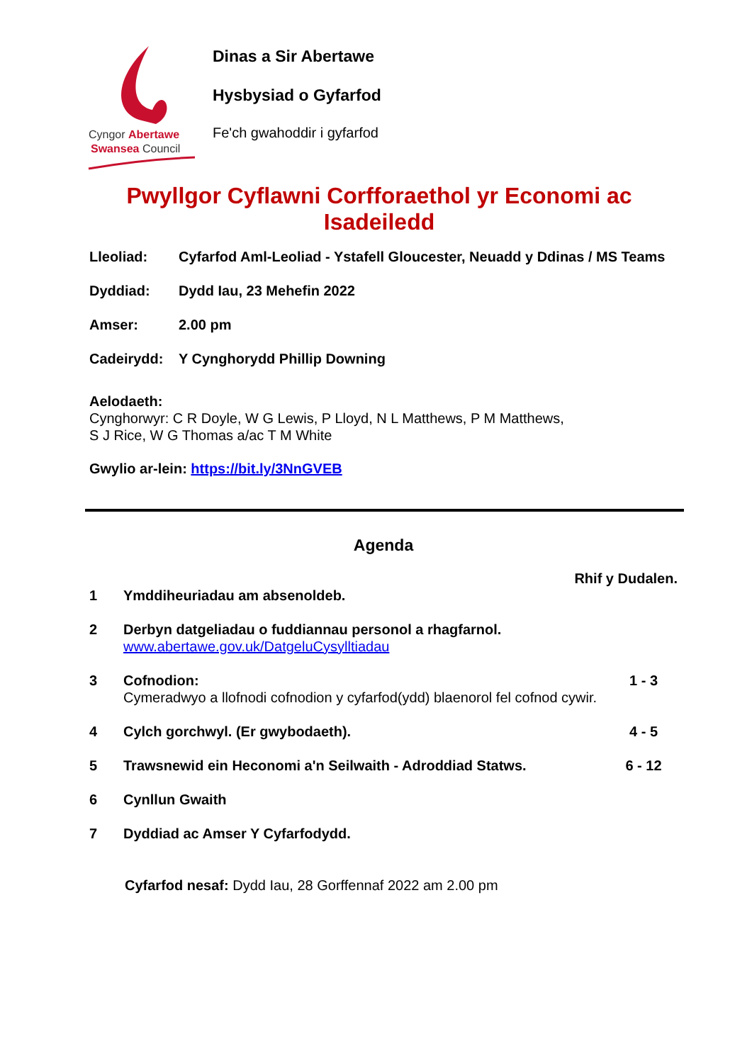Cyngor Abertawe
Swansea Council
Dinas a Sir Abertawe
Hysbysiad o Gyfarfod
Fe'ch gwahoddir i gyfarfod
Pwyllgor Cyflawni Corfforaethol yr Economi ac Isadeiledd
Lleoliad: Cyfarfod Aml-Leoliad - Ystafell Gloucester, Neuadd y Ddinas / MS Teams
Dyddiad: Dydd Iau, 23 Mehefin 2022
Amser: 2.00 pm
Cadeirydd: Y Cynghorydd Phillip Downing
Aelodaeth:
Cynghorwyr: C R Doyle, W G Lewis, P Lloyd, N L Matthews, P M Matthews,
S J Rice, W G Thomas a/ac T M White
Gwylio ar-lein: https://bit.ly/3NnGVEB
Agenda
Rhif y Dudalen.
| 1 | Ymddiheuriadau am absenoldeb. | |
| 2 | Derbyn datgeliadau o fuddiannau personol a rhagfarnol. www.abertawe.gov.uk/DatgeluCysylltiadau | |
| 3 | Cofnodion: Cymeradwyo a llofnodi cofnodion y cyfarfod(ydd) blaenorol fel cofnod cywir. | 1 - 3 |
| 4 | Cylch gorchwyl. (Er gwybodaeth). | 4 - 5 |
| 5 | Trawsnewid ein Heconomi a'n Seilwaith - Adroddiad Statws. | 6 - 12 |
| 6 | Cynllun Gwaith | |
| 7 | Dyddiad ac Amser Y Cyfarfodydd. | |
Cyfarfod nesaf: Dydd Iau, 28 Gorffennaf 2022 am 2.00 pm